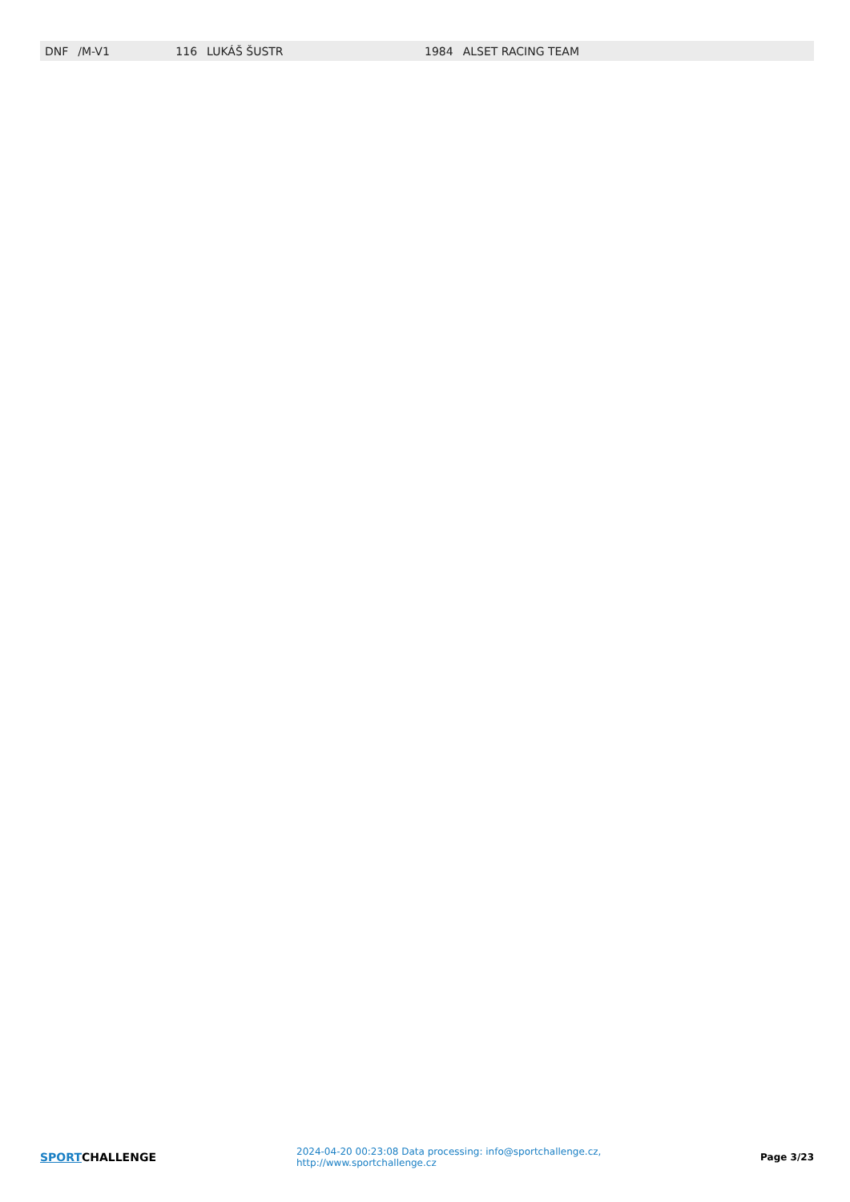| DNF | /M-V1 | 116 | LUKÁŠ ŠUSTR | 1984 | ALSET RACING TEAM |
SPORTCHALLENGE
2024-04-20 00:23:08 Data processing: info@sportchallenge.cz, http://www.sportchallenge.cz
Page 3/23